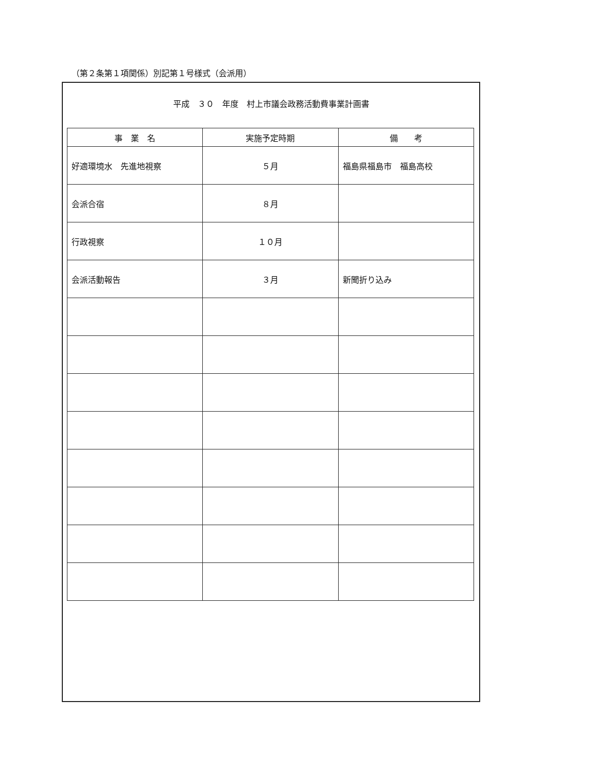（第２条第１項関係）別記第１号様式（会派用）
平成　３０　年度　村上市議会政務活動費事業計画書
| 事 業 名 | 実施予定時期 | 備 考 |
| --- | --- | --- |
| 好適環境水 先進地視察 | ５月 | 福島県福島市 福島高校 |
| 会派合宿 | ８月 | |
| 行政視察 | １０月 | |
| 会派活動報告 | ３月 | 新聞折り込み |